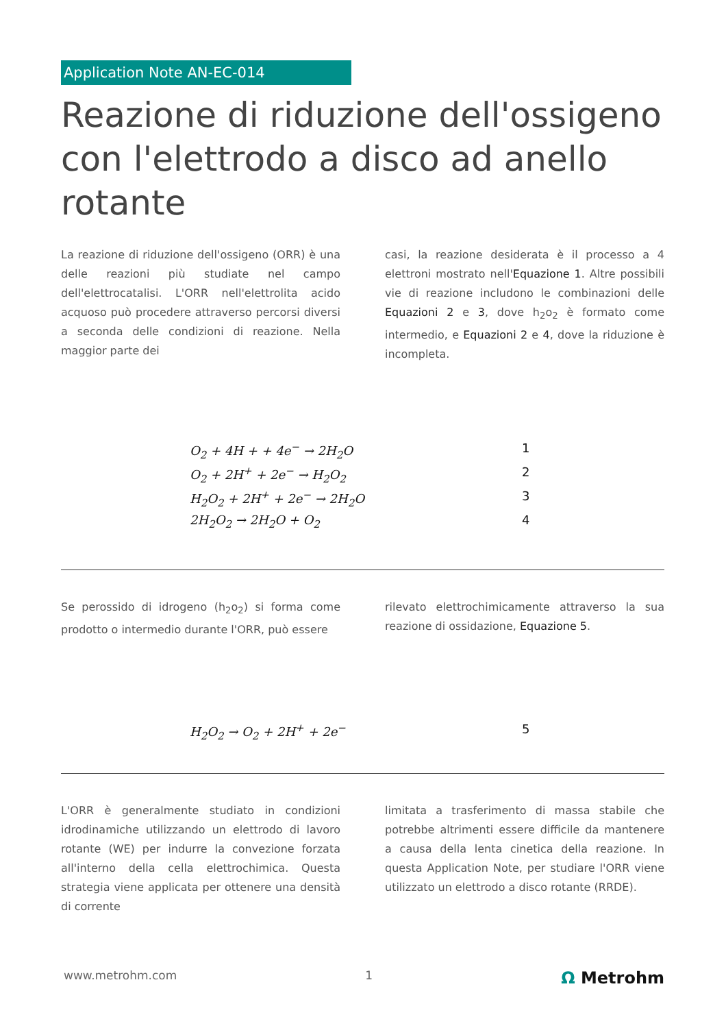Application Note AN-EC-014
Reazione di riduzione dell'ossigeno con l'elettrodo a disco ad anello rotante
La reazione di riduzione dell'ossigeno (ORR) è una delle reazioni più studiate nel campo dell'elettrocatalisi. L'ORR nell'elettrolita acido acquoso può procedere attraverso percorsi diversi a seconda delle condizioni di reazione. Nella maggior parte dei
casi, la reazione desiderata è il processo a 4 elettroni mostrato nell'Equazione 1. Altre possibili vie di reazione includono le combinazioni delle Equazioni 2 e 3, dove h<sub>2</sub>o<sub>2</sub> è formato come intermedio, e Equazioni 2 e 4, dove la riduzione è incompleta.
O<sub>2</sub> + 4H + + 4e<sup>−</sup> → 2H<sub>2</sub>O 1
O<sub>2</sub> + 2H<sup>+</sup> + 2e<sup>−</sup> → H<sub>2</sub>O<sub>2</sub> 2
H<sub>2</sub>O<sub>2</sub> + 2H<sup>+</sup> + 2e<sup>−</sup> → 2H<sub>2</sub>O 3
2H<sub>2</sub>O<sub>2</sub> → 2H<sub>2</sub>O + O<sub>2</sub> 4
Se perossido di idrogeno (h<sub>2</sub>o<sub>2</sub>) si forma come prodotto o intermedio durante l'ORR, può essere
rilevato elettrochimicamente attraverso la sua reazione di ossidazione, Equazione 5.
H<sub>2</sub>O<sub>2</sub> → O<sub>2</sub> + 2H<sup>+</sup> + 2e<sup>−</sup> 5
L'ORR è generalmente studiato in condizioni idrodinamiche utilizzando un elettrodo di lavoro rotante (WE) per indurre la convezione forzata all'interno della cella elettrochimica. Questa strategia viene applicata per ottenere una densità di corrente
limitata a trasferimento di massa stabile che potrebbe altrimenti essere difficile da mantenere a causa della lenta cinetica della reazione. In questa Application Note, per studiare l'ORR viene utilizzato un elettrodo a disco rotante (RRDE).
www.metrohm.com 1 Ω Metrohm